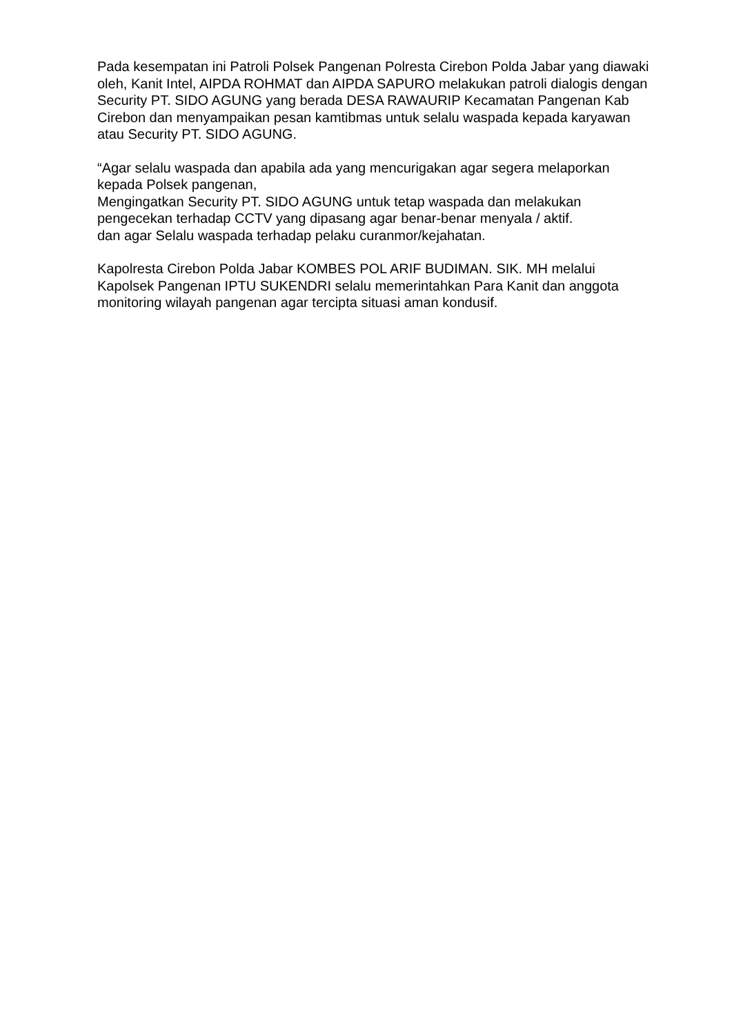Pada kesempatan ini Patroli Polsek Pangenan Polresta Cirebon Polda Jabar yang diawaki oleh, Kanit Intel, AIPDA ROHMAT dan AIPDA SAPURO melakukan patroli dialogis dengan Security PT. SIDO AGUNG yang berada DESA RAWAURIP Kecamatan Pangenan Kab Cirebon dan menyampaikan pesan kamtibmas untuk selalu waspada kepada karyawan atau Security PT. SIDO AGUNG.
“Agar selalu waspada dan apabila ada yang mencurigakan agar segera melaporkan kepada Polsek pangenan,
Mengingatkan Security PT. SIDO AGUNG untuk tetap waspada dan melakukan pengecekan terhadap CCTV yang dipasang agar benar-benar menyala / aktif.
dan agar Selalu waspada terhadap pelaku curanmor/kejahatan.
Kapolresta Cirebon Polda Jabar KOMBES POL ARIF BUDIMAN. SIK. MH melalui Kapolsek Pangenan IPTU SUKENDRI selalu memerintahkan Para Kanit dan anggota monitoring wilayah pangenan agar tercipta situasi aman kondusif.